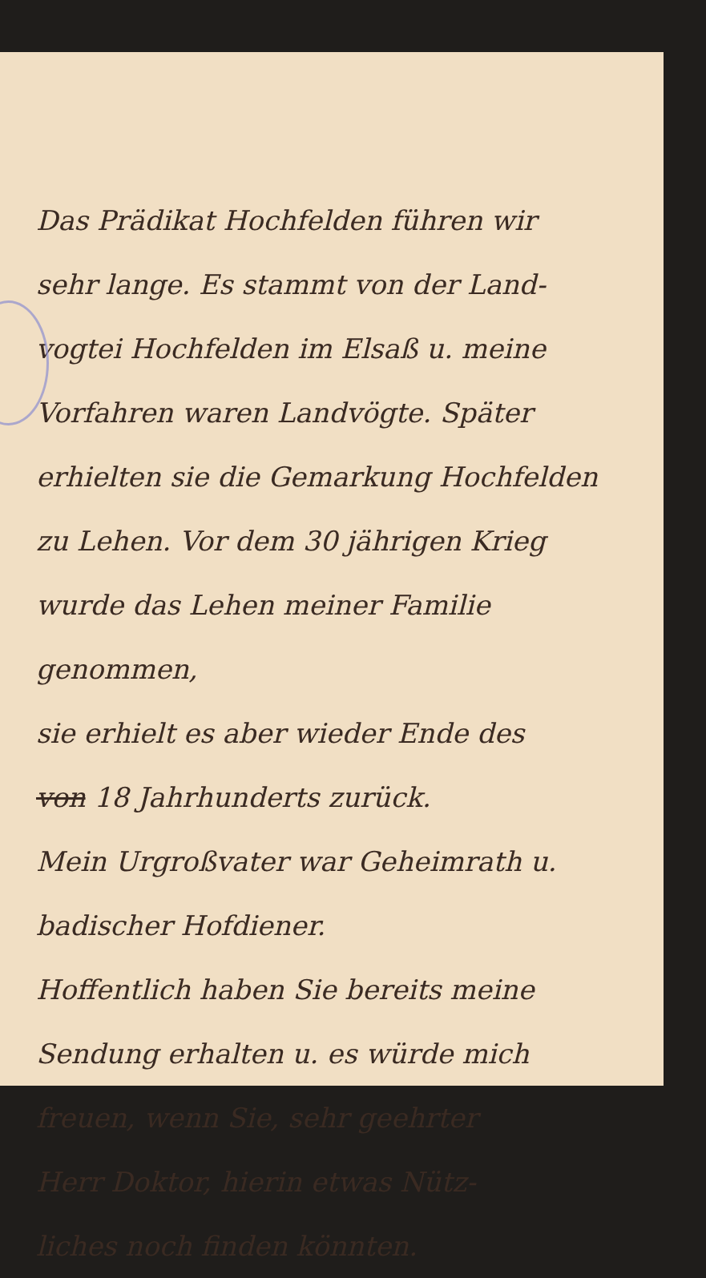Das Prädikat Hochfelden führen wir
sehr lange. Es stammt von der Land-
vogtei Hochfelden im Elsaß u. meine
Vorfahren waren Landvögte. Später
erhielten sie die Gemarkung Hochfelden
zu Lehen. Vor dem 30 jährigen Krieg
wurde das Lehen meiner Familie genommen,
sie erhielt es aber wieder Ende des
von 18 Jahrhunderts zurück.
Mein Urgroßvater war Geheimrath u.
badischer Hofdiener.
Hoffentlich haben Sie bereits meine
Sendung erhalten u. es würde mich
freuen, wenn Sie, sehr geehrter
Herr Doktor, hierin etwas Nütz-
liches noch finden könnten.